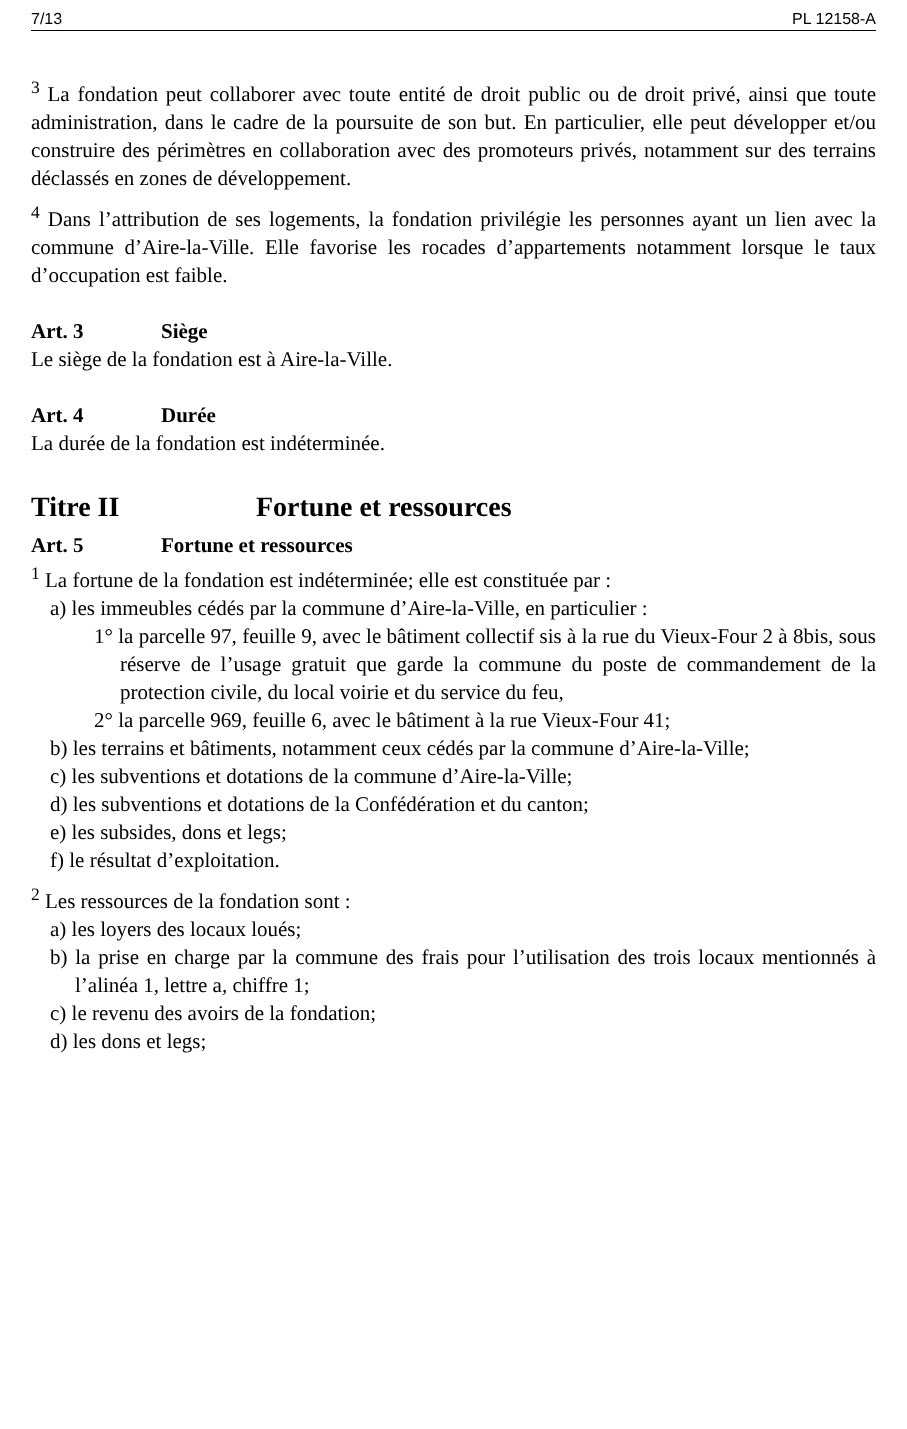7/13 PL 12158-A
<sup>3</sup> La fondation peut collaborer avec toute entité de droit public ou de droit privé, ainsi que toute administration, dans le cadre de la poursuite de son but. En particulier, elle peut développer et/ou construire des périmètres en collaboration avec des promoteurs privés, notamment sur des terrains déclassés en zones de développement.
<sup>4</sup> Dans l’attribution de ses logements, la fondation privilégie les personnes ayant un lien avec la commune d’Aire-la-Ville. Elle favorise les rocades d’appartements notamment lorsque le taux d’occupation est faible.
Art. 3 Siège
Le siège de la fondation est à Aire-la-Ville.
Art. 4 Durée
La durée de la fondation est indéterminée.
Titre II Fortune et ressources
Art. 5 Fortune et ressources
<sup>1</sup> La fortune de la fondation est indéterminée; elle est constituée par :
a) les immeubles cédés par la commune d’Aire-la-Ville, en particulier :
1° la parcelle 97, feuille 9, avec le bâtiment collectif sis à la rue du Vieux-Four 2 à 8bis, sous réserve de l’usage gratuit que garde la commune du poste de commandement de la protection civile, du local voirie et du service du feu,
2° la parcelle 969, feuille 6, avec le bâtiment à la rue Vieux-Four 41;
b) les terrains et bâtiments, notamment ceux cédés par la commune d’Aire-la-Ville;
c) les subventions et dotations de la commune d’Aire-la-Ville;
d) les subventions et dotations de la Confédération et du canton;
e) les subsides, dons et legs;
f) le résultat d’exploitation.
<sup>2</sup> Les ressources de la fondation sont :
a) les loyers des locaux loués;
b) la prise en charge par la commune des frais pour l’utilisation des trois locaux mentionnés à l’alinéa 1, lettre a, chiffre 1;
c) le revenu des avoirs de la fondation;
d) les dons et legs;